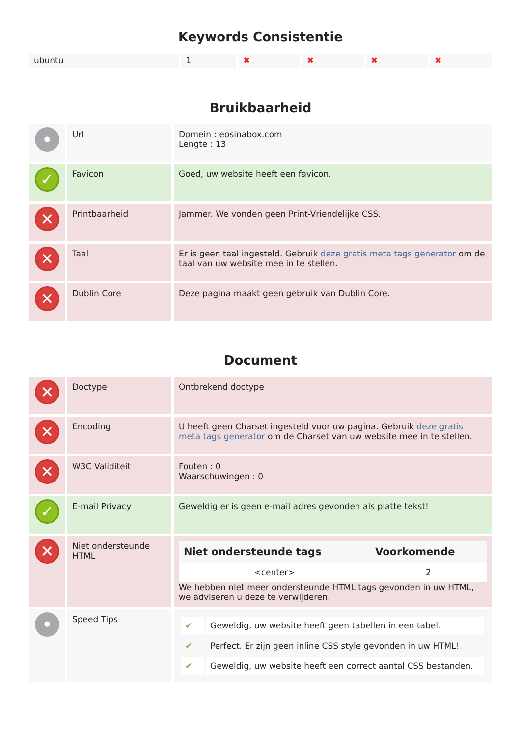Keywords Consistentie
| ubuntu | 1 | ✖ | ✖ | ✖ | ✖ |
Bruikbaarheid
| • | Url | Domein : eosinabox.com Lengte : 13 |
| ✓ | Favicon | Goed, uw website heeft een favicon. |
| ✕ | Printbaarheid | Jammer. We vonden geen Print-Vriendelijke CSS. |
| ✕ | Taal | Er is geen taal ingesteld. Gebruik deze gratis meta tags generator om de taal van uw website mee in te stellen. |
| ✕ | Dublin Core | Deze pagina maakt geen gebruik van Dublin Core. |
Document
| ✕ | Doctype | Ontbrekend doctype |
| ✕ | Encoding | U heeft geen Charset ingesteld voor uw pagina. Gebruik deze gratis meta tags generator om de Charset van uw website mee in te stellen. |
| ✕ | W3C Validiteit | Fouten : 0 Waarschuwingen : 0 |
| ✓ | E-mail Privacy | Geweldig er is geen e-mail adres gevonden als platte tekst! |
| ✕ | Niet ondersteunde HTML | / Niet ondersteunde tags / Voorkomende / / --- / --- / / <center> / 2 / We hebben niet meer ondersteunde HTML tags gevonden in uw HTML, we adviseren u deze te verwijderen. |
| • | Speed Tips | / ✔ / Geweldig, uw website heeft geen tabellen in een tabel. / / ✔ / Perfect. Er zijn geen inline CSS style gevonden in uw HTML! / / ✔ / Geweldig, uw website heeft een correct aantal CSS bestanden. / |